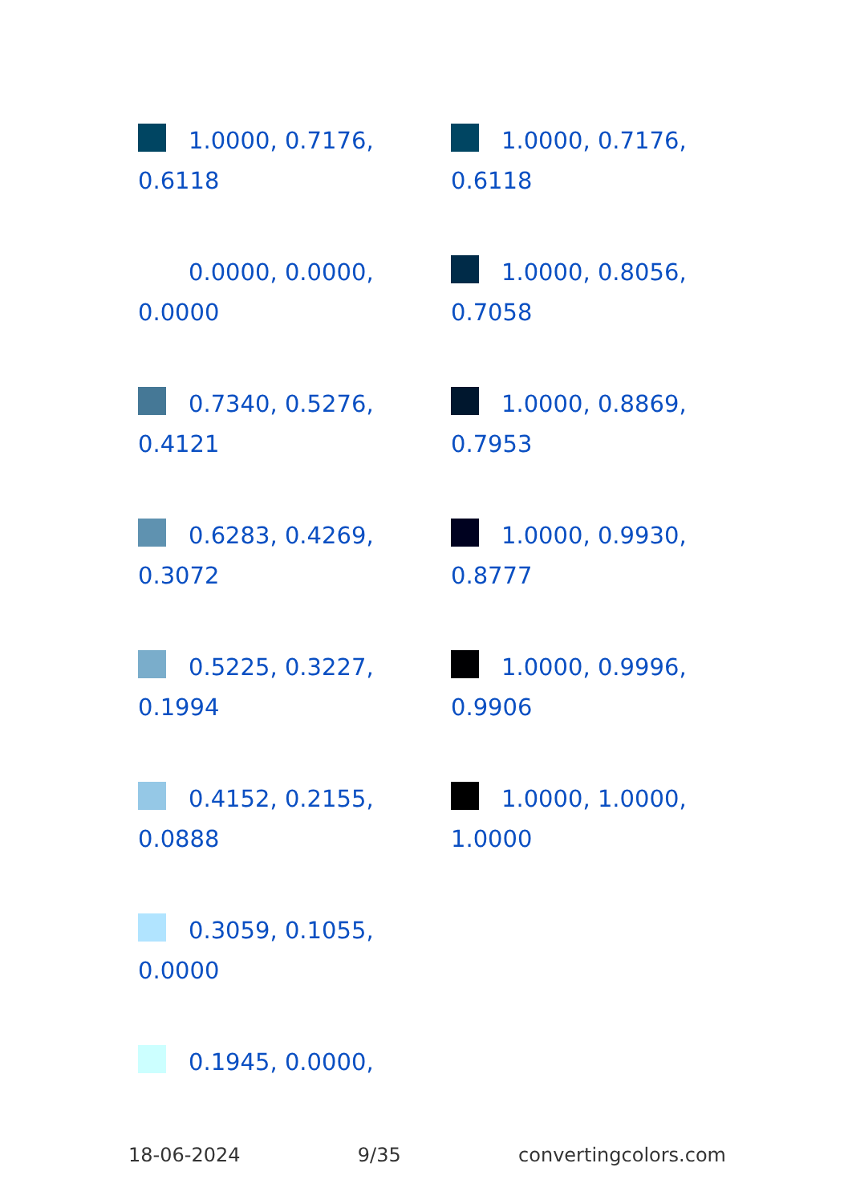1.0000, 0.7176, 0.6118
0.0000, 0.0000, 0.0000
0.7340, 0.5276, 0.4121
0.6283, 0.4269, 0.3072
0.5225, 0.3227, 0.1994
0.4152, 0.2155, 0.0888
0.3059, 0.1055, 0.0000
0.1945, 0.0000,
1.0000, 0.7176, 0.6118
1.0000, 0.8056, 0.7058
1.0000, 0.8869, 0.7953
1.0000, 0.9930, 0.8777
1.0000, 0.9996, 0.9906
1.0000, 1.0000, 1.0000
18-06-2024 9/35 convertingcolors.com